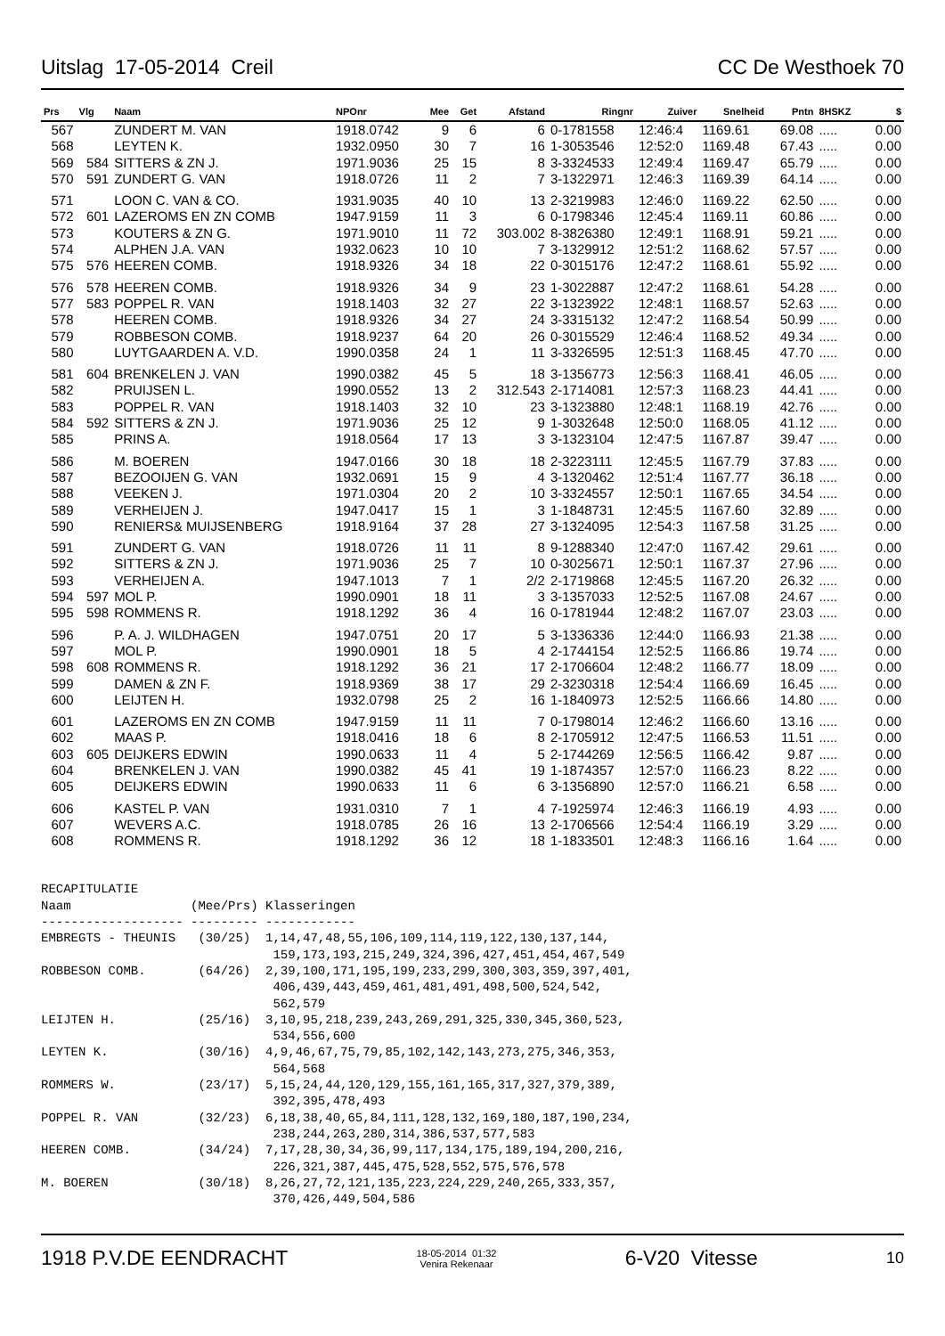Uitslag 17-05-2014 Creil CC De Westhoek 70
| Prs | Vlg | Naam | NPOnr | Mee | Get | Afstand | Ringnr | Zuiver | Snelheid | Pntn | 8HSKZ | $ |
| --- | --- | --- | --- | --- | --- | --- | --- | --- | --- | --- | --- | --- |
| 567 | | ZUNDERT M. VAN | 1918.0742 | 9 | 6 | 6 | 0-1781558 | 12:46:4 | 1169.61 | 69.08 | ..... | 0.00 |
| 568 | | LEYTEN K. | 1932.0950 | 30 | 7 | 16 | 1-3053546 | 12:52:0 | 1169.48 | 67.43 | ..... | 0.00 |
| 569 | 584 | SITTERS & ZN J. | 1971.9036 | 25 | 15 | 8 | 3-3324533 | 12:49:4 | 1169.47 | 65.79 | ..... | 0.00 |
| 570 | 591 | ZUNDERT G. VAN | 1918.0726 | 11 | 2 | 7 | 3-1322971 | 12:46:3 | 1169.39 | 64.14 | ..... | 0.00 |
| 571 | | LOON C. VAN & CO. | 1931.9035 | 40 | 10 | 13 | 2-3219983 | 12:46:0 | 1169.22 | 62.50 | ..... | 0.00 |
| 572 | 601 | LAZEROMS EN ZN COMB | 1947.9159 | 11 | 3 | 6 | 0-1798346 | 12:45:4 | 1169.11 | 60.86 | ..... | 0.00 |
| 573 | | KOUTERS & ZN G. | 1971.9010 | 11 | 72 | 303.002 | 8-3826380 | 12:49:1 | 1168.91 | 59.21 | ..... | 0.00 |
| 574 | | ALPHEN J.A. VAN | 1932.0623 | 10 | 10 | 7 | 3-1329912 | 12:51:2 | 1168.62 | 57.57 | ..... | 0.00 |
| 575 | 576 | HEEREN COMB. | 1918.9326 | 34 | 18 | 22 | 0-3015176 | 12:47:2 | 1168.61 | 55.92 | ..... | 0.00 |
| 576 | 578 | HEEREN COMB. | 1918.9326 | 34 | 9 | 23 | 1-3022887 | 12:47:2 | 1168.61 | 54.28 | ..... | 0.00 |
| 577 | 583 | POPPEL R. VAN | 1918.1403 | 32 | 27 | 22 | 3-1323922 | 12:48:1 | 1168.57 | 52.63 | ..... | 0.00 |
| 578 | | HEEREN COMB. | 1918.9326 | 34 | 27 | 24 | 3-3315132 | 12:47:2 | 1168.54 | 50.99 | ..... | 0.00 |
| 579 | | ROBBESON COMB. | 1918.9237 | 64 | 20 | 26 | 0-3015529 | 12:46:4 | 1168.52 | 49.34 | ..... | 0.00 |
| 580 | | LUYTGAARDEN A. V.D. | 1990.0358 | 24 | 1 | 11 | 3-3326595 | 12:51:3 | 1168.45 | 47.70 | ..... | 0.00 |
| 581 | 604 | BRENKELEN J. VAN | 1990.0382 | 45 | 5 | 18 | 3-1356773 | 12:56:3 | 1168.41 | 46.05 | ..... | 0.00 |
| 582 | | PRUIJSEN L. | 1990.0552 | 13 | 2 | 312.543 | 2-1714081 | 12:57:3 | 1168.23 | 44.41 | ..... | 0.00 |
| 583 | | POPPEL R. VAN | 1918.1403 | 32 | 10 | 23 | 3-1323880 | 12:48:1 | 1168.19 | 42.76 | ..... | 0.00 |
| 584 | 592 | SITTERS & ZN J. | 1971.9036 | 25 | 12 | 9 | 1-3032648 | 12:50:0 | 1168.05 | 41.12 | ..... | 0.00 |
| 585 | | PRINS A. | 1918.0564 | 17 | 13 | 3 | 3-1323104 | 12:47:5 | 1167.87 | 39.47 | ..... | 0.00 |
| 586 | | M. BOEREN | 1947.0166 | 30 | 18 | 18 | 2-3223111 | 12:45:5 | 1167.79 | 37.83 | ..... | 0.00 |
| 587 | | BEZOOIJEN G. VAN | 1932.0691 | 15 | 9 | 4 | 3-1320462 | 12:51:4 | 1167.77 | 36.18 | ..... | 0.00 |
| 588 | | VEEKEN J. | 1971.0304 | 20 | 2 | 10 | 3-3324557 | 12:50:1 | 1167.65 | 34.54 | ..... | 0.00 |
| 589 | | VERHEIJEN J. | 1947.0417 | 15 | 1 | 3 | 1-1848731 | 12:45:5 | 1167.60 | 32.89 | ..... | 0.00 |
| 590 | | RENIERS& MUIJSENBERG | 1918.9164 | 37 | 28 | 27 | 3-1324095 | 12:54:3 | 1167.58 | 31.25 | ..... | 0.00 |
| 591 | | ZUNDERT G. VAN | 1918.0726 | 11 | 11 | 8 | 9-1288340 | 12:47:0 | 1167.42 | 29.61 | ..... | 0.00 |
| 592 | | SITTERS & ZN J. | 1971.9036 | 25 | 7 | 10 | 0-3025671 | 12:50:1 | 1167.37 | 27.96 | ..... | 0.00 |
| 593 | | VERHEIJEN A. | 1947.1013 | 7 | 1 | 2/2 | 2-1719868 | 12:45:5 | 1167.20 | 26.32 | ..... | 0.00 |
| 594 | 597 | MOL P. | 1990.0901 | 18 | 11 | 3 | 3-1357033 | 12:52:5 | 1167.08 | 24.67 | ..... | 0.00 |
| 595 | 598 | ROMMENS R. | 1918.1292 | 36 | 4 | 16 | 0-1781944 | 12:48:2 | 1167.07 | 23.03 | ..... | 0.00 |
| 596 | | P. A. J. WILDHAGEN | 1947.0751 | 20 | 17 | 5 | 3-1336336 | 12:44:0 | 1166.93 | 21.38 | ..... | 0.00 |
| 597 | | MOL P. | 1990.0901 | 18 | 5 | 4 | 2-1744154 | 12:52:5 | 1166.86 | 19.74 | ..... | 0.00 |
| 598 | 608 | ROMMENS R. | 1918.1292 | 36 | 21 | 17 | 2-1706604 | 12:48:2 | 1166.77 | 18.09 | ..... | 0.00 |
| 599 | | DAMEN & ZN F. | 1918.9369 | 38 | 17 | 29 | 2-3230318 | 12:54:4 | 1166.69 | 16.45 | ..... | 0.00 |
| 600 | | LEIJTEN H. | 1932.0798 | 25 | 2 | 16 | 1-1840973 | 12:52:5 | 1166.66 | 14.80 | ..... | 0.00 |
| 601 | | LAZEROMS EN ZN COMB | 1947.9159 | 11 | 11 | 7 | 0-1798014 | 12:46:2 | 1166.60 | 13.16 | ..... | 0.00 |
| 602 | | MAAS P. | 1918.0416 | 18 | 6 | 8 | 2-1705912 | 12:47:5 | 1166.53 | 11.51 | ..... | 0.00 |
| 603 | 605 | DEIJKERS EDWIN | 1990.0633 | 11 | 4 | 5 | 2-1744269 | 12:56:5 | 1166.42 | 9.87 | ..... | 0.00 |
| 604 | | BRENKELEN J. VAN | 1990.0382 | 45 | 41 | 19 | 1-1874357 | 12:57:0 | 1166.23 | 8.22 | ..... | 0.00 |
| 605 | | DEIJKERS EDWIN | 1990.0633 | 11 | 6 | 6 | 3-1356890 | 12:57:0 | 1166.21 | 6.58 | ..... | 0.00 |
| 606 | | KASTEL P. VAN | 1931.0310 | 7 | 1 | 4 | 7-1925974 | 12:46:3 | 1166.19 | 4.93 | ..... | 0.00 |
| 607 | | WEVERS A.C. | 1918.0785 | 26 | 16 | 13 | 2-1706566 | 12:54:4 | 1166.19 | 3.29 | ..... | 0.00 |
| 608 | | ROMMENS R. | 1918.1292 | 36 | 12 | 18 | 1-1833501 | 12:48:3 | 1166.16 | 1.64 | ..... | 0.00 |
RECAPITULATIE
Naam                (Mee/Prs) Klasseringen
------------------- --------- ------------
EMBREGTS - THEUNIS   (30/25)  1,14,47,48,55,106,109,114,119,122,130,137,144,
                               159,173,193,215,249,324,396,427,451,454,467,549
ROBBESON COMB.       (64/26)  2,39,100,171,195,199,233,299,300,303,359,397,401,
                               406,439,443,459,461,481,491,498,500,524,542,
                               562,579
LEIJTEN H.           (25/16)  3,10,95,218,239,243,269,291,325,330,345,360,523,
                               534,556,600
LEYTEN K.            (30/16)  4,9,46,67,75,79,85,102,142,143,273,275,346,353,
                               564,568
ROMMERS W.           (23/17)  5,15,24,44,120,129,155,161,165,317,327,379,389,
                               392,395,478,493
POPPEL R. VAN        (32/23)  6,18,38,40,65,84,111,128,132,169,180,187,190,234,
                               238,244,263,280,314,386,537,577,583
HEEREN COMB.         (34/24)  7,17,28,30,34,36,99,117,134,175,189,194,200,216,
                               226,321,387,445,475,528,552,575,576,578
M. BOEREN            (30/18)  8,26,27,72,121,135,223,224,229,240,265,333,357,
                               370,426,449,504,586
1918 P.V.DE EENDRACHT 18-05-2014 01:32
Venira Rekenaar 6-V20 Vitesse 10